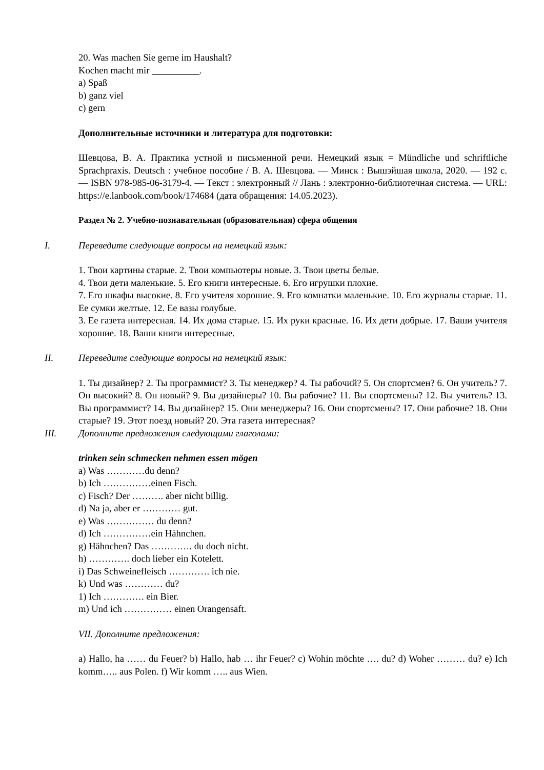20. Was machen Sie gerne im Haushalt?
Kochen macht mir __________.
a) Spaß
b) ganz viel
c) gern
Дополнительные источники и литература для подготовки:
Шевцова, В. А. Практика устной и письменной речи. Немецкий язык = Mündliche und schriftliche Sprachpraxis. Deutsch : учебное пособие / В. А. Шевцова. — Минск : Вышэйшая школа, 2020. — 192 с. — ISBN 978-985-06-3179-4. — Текст : электронный // Лань : электронно-библиотечная система. — URL: https://e.lanbook.com/book/174684 (дата обращения: 14.05.2023).
Раздел № 2. Учебно-познавательная (образовательная) сфера общения
I. Переведите следующие вопросы на немецкий язык:
1. Твои картины старые. 2. Твои компьютеры новые. 3. Твои цветы белые.
4. Твои дети маленькие. 5. Его книги интересные. 6. Его игрушки плохие.
7. Его шкафы высокие. 8. Его учителя хорошие. 9. Его комнатки маленькие. 10. Его журналы старые. 11. Ее сумки желтые. 12. Ее вазы голубые.
3. Ее газета интересная. 14. Их дома старые. 15. Их руки красные. 16. Их дети добрые. 17. Ваши учителя хорошие. 18. Ваши книги интересные.
II. Переведите следующие вопросы на немецкий язык:
1. Ты дизайнер? 2. Ты программист? 3. Ты менеджер? 4. Ты рабочий? 5. Он спортсмен? 6. Он учитель? 7. Он высокий? 8. Он новый? 9. Вы дизайнеры? 10. Вы рабочие? 11. Вы спортсмены? 12. Вы учитель? 13. Вы программист? 14. Вы дизайнер? 15. Они менеджеры? 16. Они спортсмены? 17. Они рабочие? 18. Они старые? 19. Этот поезд новый? 20. Эта газета интересная?
III. Дополните предложения следующими глаголами:
trinken sein schmecken nehmen essen mögen
a) Was …………du denn?
b) Ich ……………einen Fisch.
c) Fisch? Der ………. aber nicht billig.
d) Na ja, aber er ………… gut.
e) Was …………… du denn?
d) Ich ……………ein Hähnchen.
g) Hähnchen? Das …………. du doch nicht.
h) …………. doch lieber ein Kotelett.
i) Das Schweinefleisch …………. ich nie.
k) Und was ………… du?
1) Ich …………. ein Bier.
m) Und ich …………… einen Orangensaft.
VII. Дополните предложения:
a) Hallo, ha …… du Feuer? b) Hallo, hab … ihr Feuer? c) Wohin möchte …. du? d) Woher ……… du? e) Ich komm….. aus Polen. f) Wir komm ….. aus Wien.